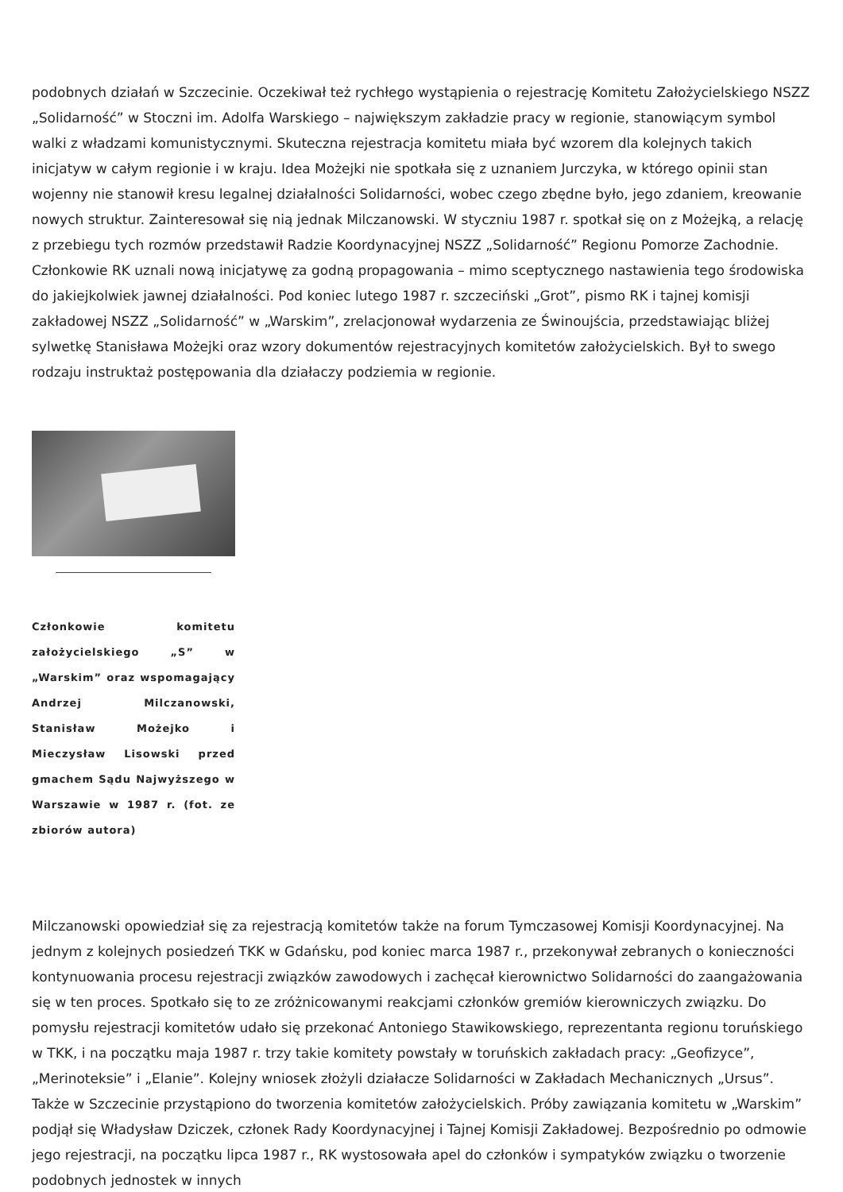podobnych działań w Szczecinie. Oczekiwał też rychłego wystąpienia o rejestrację Komitetu Założycielskiego NSZZ „Solidarność” w Stoczni im. Adolfa Warskiego – największym zakładzie pracy w regionie, stanowiącym symbol walki z władzami komunistycznymi. Skuteczna rejestracja komitetu miała być wzorem dla kolejnych takich inicjatyw w całym regionie i w kraju. Idea Możejki nie spotkała się z uznaniem Jurczyka, w którego opinii stan wojenny nie stanowił kresu legalnej działalności Solidarności, wobec czego zbędne było, jego zdaniem, kreowanie nowych struktur. Zainteresował się nią jednak Milczanowski. W styczniu 1987 r. spotkał się on z Możejką, a relację z przebiegu tych rozmów przedstawił Radzie Koordynacyjnej NSZZ „Solidarność” Regionu Pomorze Zachodnie. Członkowie RK uznali nową inicjatywę za godną propagowania – mimo sceptycznego nastawienia tego środowiska do jakiejkolwiek jawnej działalności. Pod koniec lutego 1987 r. szczeciński „Grot”, pismo RK i tajnej komisji zakładowej NSZZ „Solidarność” w „Warskim”, zrelacjonował wydarzenia ze Świnoujścia, przedstawiając bliżej sylwetkę Stanisława Możejki oraz wzory dokumentów rejestracyjnych komitetów założycielskich. Był to swego rodzaju instruktaż postępowania dla działaczy podziemia w regionie.
Członkowie komitetu założycielskiego „S” w „Warskim” oraz wspomagający Andrzej Milczanowski, Stanisław Możejko i Mieczysław Lisowski przed gmachem Sądu Najwyższego w Warszawie w 1987 r. (fot. ze zbiorów autora)
Milczanowski opowiedział się za rejestracją komitetów także na forum Tymczasowej Komisji Koordynacyjnej. Na jednym z kolejnych posiedzeń TKK w Gdańsku, pod koniec marca 1987 r., przekonywał zebranych o konieczności kontynuowania procesu rejestracji związków zawodowych i zachęcał kierownictwo Solidarności do zaangażowania się w ten proces. Spotkało się to ze zróżnicowanymi reakcjami członków gremiów kierowniczych związku. Do pomysłu rejestracji komitetów udało się przekonać Antoniego Stawikowskiego, reprezentanta regionu toruńskiego w TKK, i na początku maja 1987 r. trzy takie komitety powstały w toruńskich zakładach pracy: „Geofizyce”, „Merinoteksie” i „Elanie”. Kolejny wniosek złożyli działacze Solidarności w Zakładach Mechanicznych „Ursus”. Także w Szczecinie przystąpiono do tworzenia komitetów założycielskich. Próby zawiązania komitetu w „Warskim” podjął się Władysław Dziczek, członek Rady Koordynacyjnej i Tajnej Komisji Zakładowej. Bezpośrednio po odmowie jego rejestracji, na początku lipca 1987 r., RK wystosowała apel do członków i sympatyków związku o tworzenie podobnych jednostek w innych